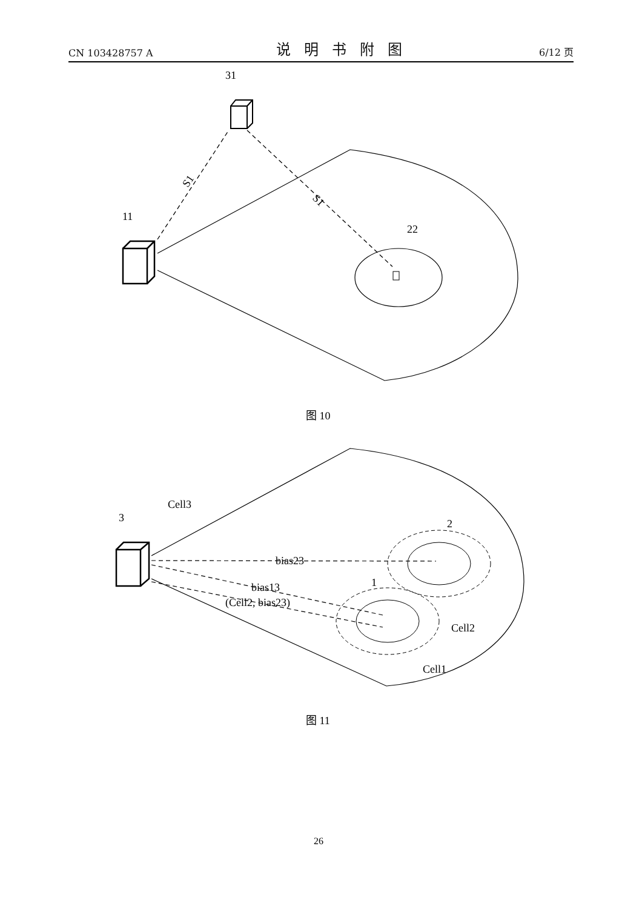CN 103428757 A 说明书附图 6/12 页
31
11
22
S1
S1
图 10
Cell3
3
2
1
bias23
bias13
(Cell2, bias23)
Cell2
Cell1
图 11
26